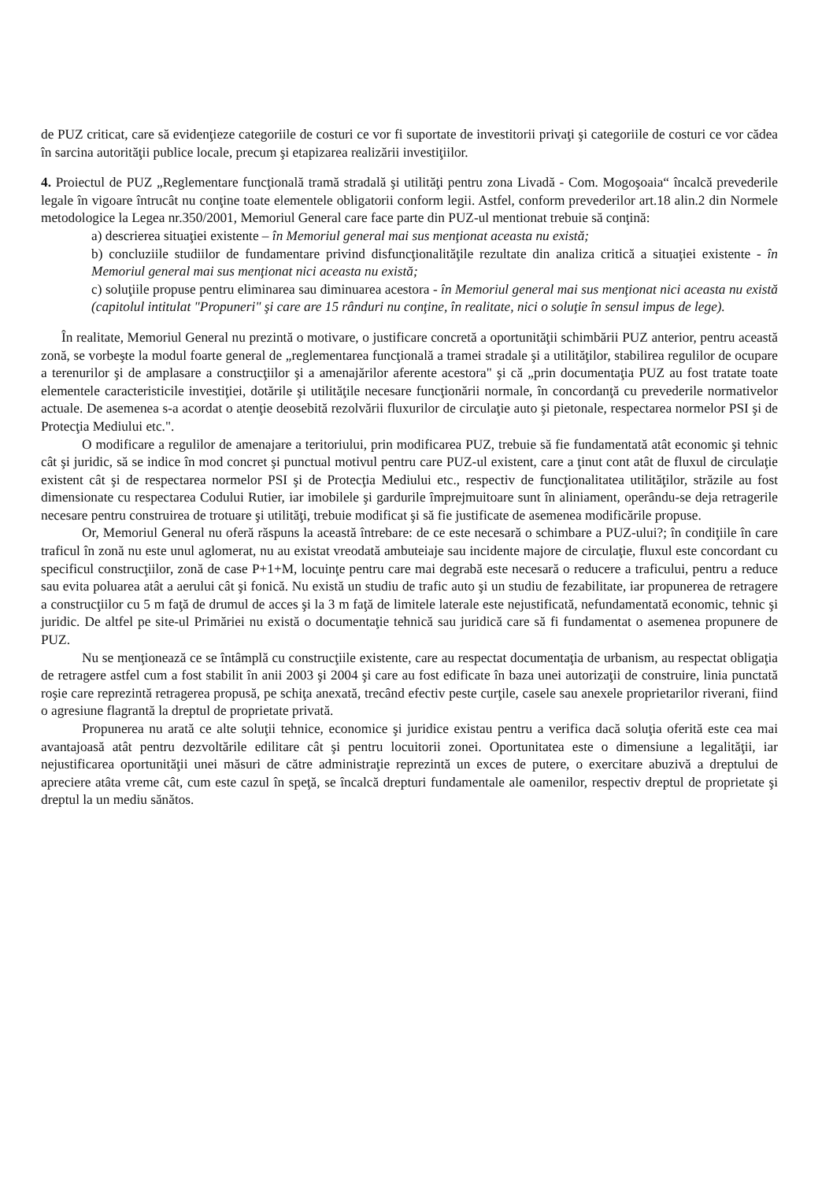de PUZ criticat, care să evidenţieze categoriile de costuri ce vor fi suportate de investitorii privaţi şi categoriile de costuri ce vor cădea în sarcina autorităţii publice locale, precum şi etapizarea realizării investiţiilor.
4. Proiectul de PUZ „Reglementare funcţională tramă stradală şi utilităţi pentru zona Livadă - Com. Mogoşoaia“ încalcă prevederile legale în vigoare întrucât nu conţine toate elementele obligatorii conform legii. Astfel, conform prevederilor art.18 alin.2 din Normele metodologice la Legea nr.350/2001, Memoriul General care face parte din PUZ-ul mentionat trebuie să conţină:
a) descrierea situaţiei existente – în Memoriul general mai sus menţionat aceasta nu există;
b) concluziile studiilor de fundamentare privind disfuncţionalităţile rezultate din analiza critică a situaţiei existente - în Memoriul general mai sus menţionat nici aceasta nu există;
c) soluţiile propuse pentru eliminarea sau diminuarea acestora - în Memoriul general mai sus menţionat nici aceasta nu există (capitolul intitulat "Propuneri" şi care are 15 rânduri nu conţine, în realitate, nici o soluţie în sensul impus de lege).
În realitate, Memoriul General nu prezintă o motivare, o justificare concretă a oportunităţii schimbării PUZ anterior, pentru această zonă, se vorbeşte la modul foarte general de „reglementarea funcţională a tramei stradale şi a utilităţilor, stabilirea regulilor de ocupare a terenurilor şi de amplasare a construcţiilor şi a amenajărilor aferente acestora" şi că „prin documentaţia PUZ au fost tratate toate elementele caracteristicile investiţiei, dotările şi utilităţile necesare funcţionării normale, în concordanţă cu prevederile normativelor actuale. De asemenea s-a acordat o atenţie deosebită rezolvării fluxurilor de circulaţie auto şi pietonale, respectarea normelor PSI şi de Protecţia Mediului etc.".
O modificare a regulilor de amenajare a teritoriului, prin modificarea PUZ, trebuie să fie fundamentată atât economic şi tehnic cât şi juridic, să se indice în mod concret şi punctual motivul pentru care PUZ-ul existent, care a ţinut cont atât de fluxul de circulaţie existent cât şi de respectarea normelor PSI şi de Protecţia Mediului etc., respectiv de funcţionalitatea utilităţilor, străzile au fost dimensionate cu respectarea Codului Rutier, iar imobilele şi gardurile împrejmuitoare sunt în aliniament, operându-se deja retragerile necesare pentru construirea de trotuare şi utilităţi, trebuie modificat şi să fie justificate de asemenea modificările propuse.
Or, Memoriul General nu oferă răspuns la această întrebare: de ce este necesară o schimbare a PUZ-ului?; în condiţiile în care traficul în zonă nu este unul aglomerat, nu au existat vreodată ambuteiaje sau incidente majore de circulaţie, fluxul este concordant cu specificul construcţiilor, zonă de case P+1+M, locuinţe pentru care mai degrabă este necesară o reducere a traficului, pentru a reduce sau evita poluarea atât a aerului cât şi fonică. Nu există un studiu de trafic auto şi un studiu de fezabilitate, iar propunerea de retragere a construcţiilor cu 5 m faţă de drumul de acces şi la 3 m faţă de limitele laterale este nejustificată, nefundamentată economic, tehnic şi juridic. De altfel pe site-ul Primăriei nu există o documentaţie tehnică sau juridică care să fi fundamentat o asemenea propunere de PUZ.
Nu se menţionează ce se întâmplă cu construcţiile existente, care au respectat documentaţia de urbanism, au respectat obligaţia de retragere astfel cum a fost stabilit în anii 2003 şi 2004 şi care au fost edificate în baza unei autorizaţii de construire, linia punctată roşie care reprezintă retragerea propusă, pe schiţa anexată, trecând efectiv peste curţile, casele sau anexele proprietarilor riverani, fiind o agresiune flagrantă la dreptul de proprietate privată.
Propunerea nu arată ce alte soluţii tehnice, economice şi juridice existau pentru a verifica dacă soluţia oferită este cea mai avantajoasă atât pentru dezvoltările edilitare cât şi pentru locuitorii zonei. Oportunitatea este o dimensiune a legalităţii, iar nejustificarea oportunităţii unei măsuri de către administraţie reprezintă un exces de putere, o exercitare abuzivă a dreptului de apreciere atâta vreme cât, cum este cazul în speţă, se încalcă drepturi fundamentale ale oamenilor, respectiv dreptul de proprietate şi dreptul la un mediu sănătos.